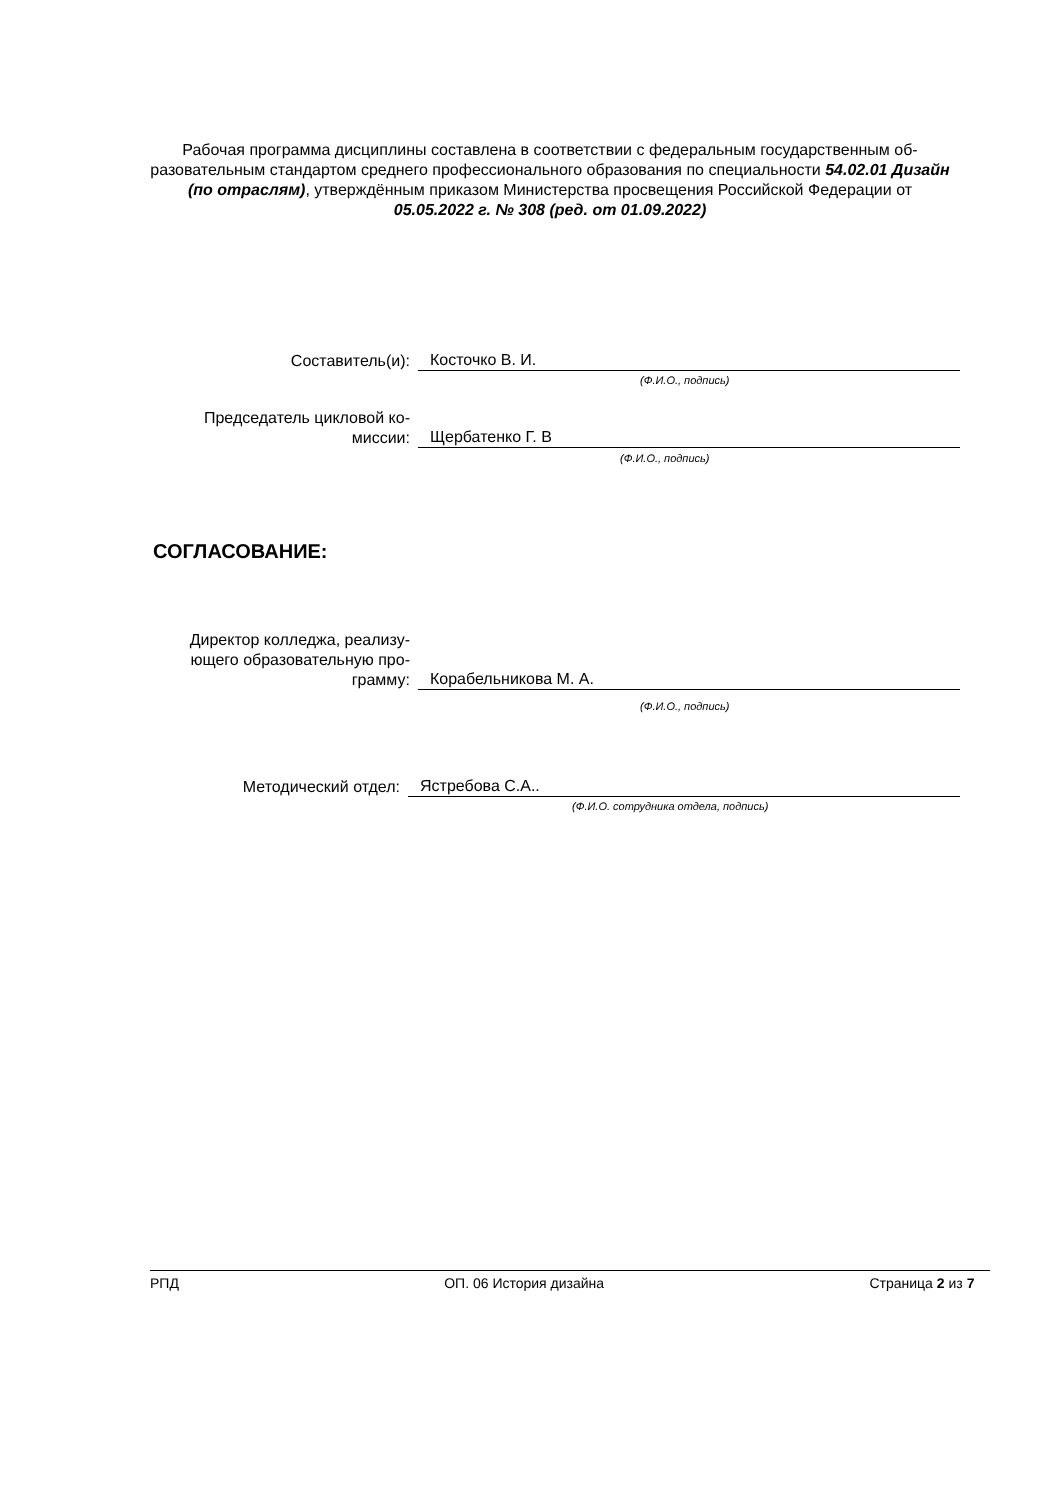Рабочая программа дисциплины составлена в соответствии с федеральным государственным об-разовательным стандартом среднего профессионального образования по специальности 54.02.01 Дизайн (по отраслям), утверждённым приказом Министерства просвещения Российской Федерации от 05.05.2022 г. № 308 (ред. от 01.09.2022)
Составитель(и):
Косточко В. И.
(Ф.И.О., подпись)
Председатель цикловой ко-
миссии:
Щербатенко Г. В
(Ф.И.О., подпись)
СОГЛАСОВАНИЕ:
Директор колледжа, реализу-
ющего образовательную про-
грамму:
Корабельникова М. А.
(Ф.И.О., подпись)
Методический отдел:
Ястребова С.А..
(Ф.И.О. сотрудника отдела, подпись)
РПД ОП. 06 История дизайна Страница 2 из 7